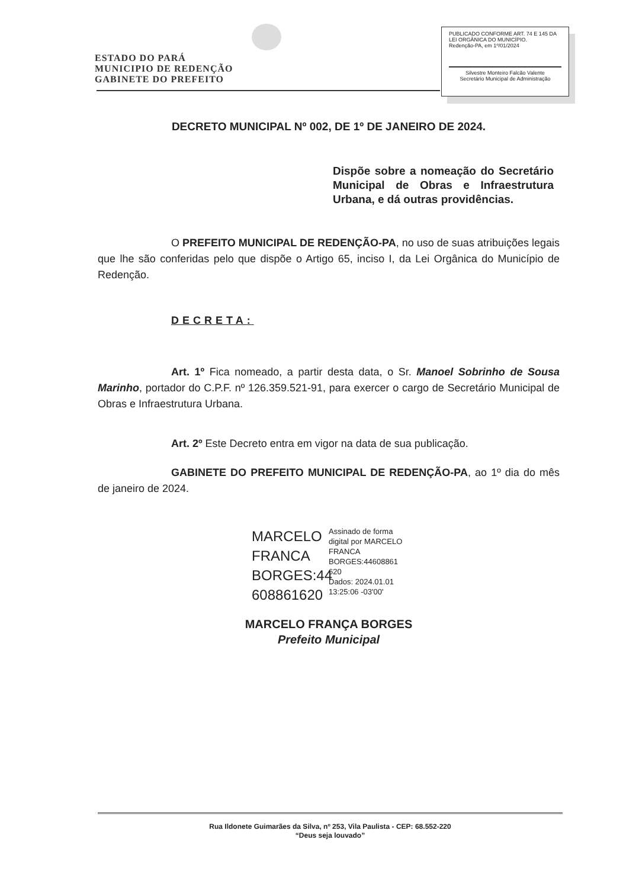ESTADO DO PARÁ
MUNICIPIO DE REDENÇÃO
GABINETE DO PREFEITO
PUBLICADO CONFORME ART. 74 E 145 DA LEI ORGÂNICA DO MUNICÍPIO.
Redenção-PA, em 1º/01/2024
Silvestre Monteiro Falcão Valente
Secretário Municipal de Administração
DECRETO MUNICIPAL Nº 002, DE 1º DE JANEIRO DE 2024.
Dispõe sobre a nomeação do Secretário Municipal de Obras e Infraestrutura Urbana, e dá outras providências.
O PREFEITO MUNICIPAL DE REDENÇÃO-PA, no uso de suas atribuições legais que lhe são conferidas pelo que dispõe o Artigo 65, inciso I, da Lei Orgânica do Município de Redenção.
DECRETA:
Art. 1º Fica nomeado, a partir desta data, o Sr. Manoel Sobrinho de Sousa Marinho, portador do C.P.F. nº 126.359.521-91, para exercer o cargo de Secretário Municipal de Obras e Infraestrutura Urbana.
Art. 2º Este Decreto entra em vigor na data de sua publicação.
GABINETE DO PREFEITO MUNICIPAL DE REDENÇÃO-PA, ao 1º dia do mês de janeiro de 2024.
MARCELO FRANCA BORGES:44 608861620
Assinado de forma digital por MARCELO FRANCA BORGES:44608861 620
Dados: 2024.01.01 13:25:06 -03'00'
MARCELO FRANÇA BORGES
Prefeito Municipal
Rua Ildonete Guimarães da Silva, nº 253, Vila Paulista - CEP: 68.552-220
“Deus seja louvado”